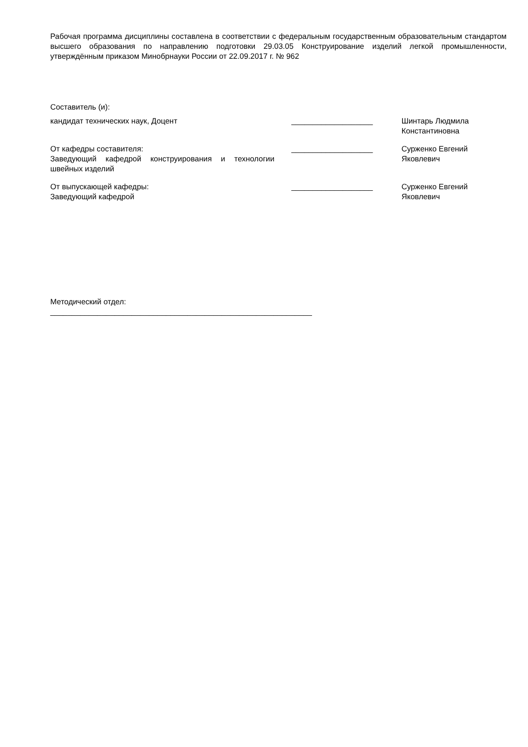Рабочая программа дисциплины составлена в соответствии с федеральным государственным образовательным стандартом высшего образования по направлению подготовки 29.03.05 Конструирование изделий легкой промышленности, утверждённым приказом Минобрнауки России от 22.09.2017 г. № 962
Составитель (и):
кандидат технических наук, Доцент ___________________ Шинтарь Людмила Константиновна
От кафедры составителя:
Заведующий кафедрой конструирования и технологии швейных изделий
___________________ Сурженко Евгений Яковлевич
От выпускающей кафедры:
Заведующий кафедрой
___________________ Сурженко Евгений Яковлевич
Методический отдел:
_____________________________________________________________